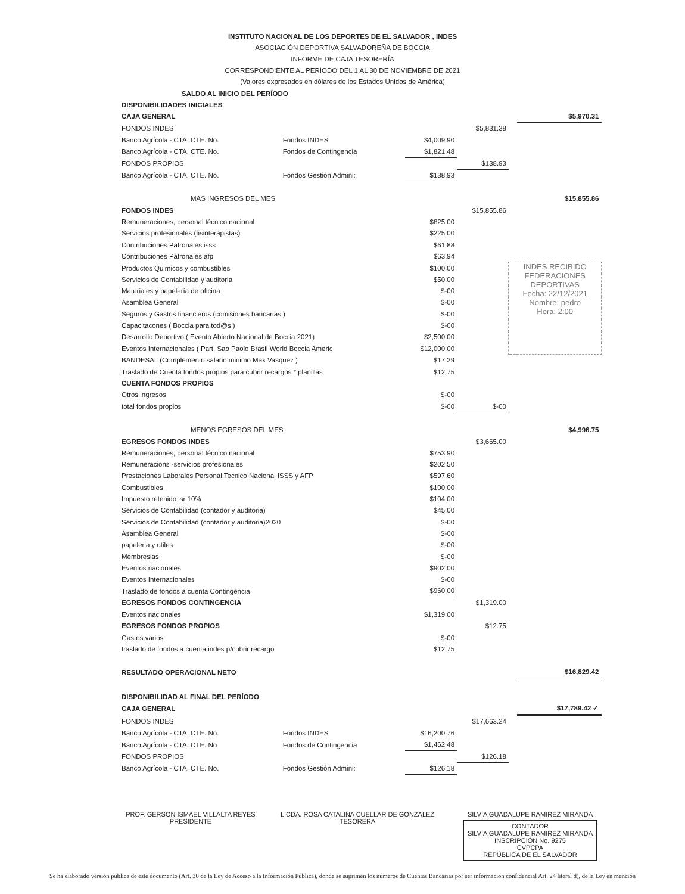INSTITUTO NACIONAL DE LOS DEPORTES DE EL SALVADOR , INDES
ASOCIACIÓN DEPORTIVA SALVADOREÑA DE BOCCIA
INFORME DE CAJA TESORERÍA
CORRESPONDIENTE AL PERÍODO DEL 1 AL 30 DE NOVIEMBRE DE 2021
(Valores expresados en dólares de los Estados Unidos de América)
| SALDO AL INICIO DEL PERÍODO | | | | | |
| DISPONIBILIDADES INICIALES | | | | | |
| CAJA GENERAL | | | | | $5,970.31 |
| FONDOS INDES | | | $5,831.38 | | |
| Banco Agrícola - CTA. CTE. No. | Fondos INDES | $4,009.90 | | | |
| Banco Agrícola - CTA. CTE. No. | Fondos de Contingencia | $1,821.48 | | | |
| FONDOS PROPIOS | | | $138.93 | | |
| Banco Agrícola - CTA. CTE. No. | Fondos Gestión Admini: | $138.93 | | | |
| MAS INGRESOS DEL MES | | | | | $15,855.86 |
| FONDOS INDES | | | $15,855.86 | | |
| Remuneraciones, personal técnico nacional | | $825.00 | | | |
| Servicios profesionales (fisioterapistas) | | $225.00 | | | |
| Contribuciones Patronales isss | | $61.88 | | | |
| Contribuciones Patronales afp | | $63.94 | | | |
| Productos Quimicos y combustibles | | $100.00 | | INDES RECIBIDO FEDERACIONES DEPORTIVAS Fecha: 22/12/2021 Nombre: pedro Hora: 2:00 | |
| Servicios de Contabilidad y auditoria | | $50.00 | | | |
| Materiales y papelería de oficina | | $-00 | | | |
| Asamblea General | | $-00 | | | |
| Seguros y Gastos financieros (comisiones bancarias ) | | $-00 | | | |
| Capacitacones ( Boccia para tod@s ) | | $-00 | | | |
| Desarrollo Deportivo ( Evento Abierto Nacional de Boccia 2021) | | $2,500.00 | | | |
| Eventos Internacionales ( Part. Sao Paolo Brasil World Boccia Americ | | $12,000.00 | | | |
| BANDESAL (Complemento salario minimo Max Vasquez ) | | $17.29 | | | |
| Traslado de Cuenta fondos propios para cubrir recargos * planillas | | $12.75 | | | |
| CUENTA FONDOS PROPIOS | | | | | |
| Otros ingresos | | $-00 | | | |
| total fondos propios | | $-00 | $-00 | | |
| MENOS EGRESOS DEL MES | | | | | $4,996.75 |
| EGRESOS FONDOS INDES | | | $3,665.00 | | |
| Remuneraciones, personal técnico nacional | | $753.90 | | | |
| Remuneracions -servicios profesionales | | $202.50 | | | |
| Prestaciones Laborales Personal Tecnico Nacional ISSS y AFP | | $597.60 | | | |
| Combustibles | | $100.00 | | | |
| Impuesto retenido isr 10% | | $104.00 | | | |
| Servicios de Contabilidad (contador y auditoria) | | $45.00 | | | |
| Servicios de Contabilidad (contador y auditoria)2020 | | $-00 | | | |
| Asamblea General | | $-00 | | | |
| papeleria y utiles | | $-00 | | | |
| Membresias | | $-00 | | | |
| Eventos nacionales | | $902.00 | | | |
| Eventos Internacionales | | $-00 | | | |
| Traslado de fondos a cuenta Contingencia | | $960.00 | | | |
| EGRESOS FONDOS CONTINGENCIA | | | $1,319.00 | | |
| Eventos nacionales | | $1,319.00 | | | |
| EGRESOS FONDOS PROPIOS | | | $12.75 | | |
| Gastos varios | | $-00 | | | |
| traslado de fondos a cuenta indes p/cubrir recargo | | $12.75 | | | |
| RESULTADO OPERACIONAL NETO | | | | | $16,829.42 |
| DISPONIBILIDAD AL FINAL DEL PERÍODO | | | | | |
| CAJA GENERAL | | | | | $17,789.42 ✓ |
| FONDOS INDES | | | $17,663.24 | | |
| Banco Agrícola - CTA. CTE. No. | Fondos INDES | $16,200.76 | | | |
| Banco Agrícola - CTA. CTE. No | Fondos de Contingencia | $1,462.48 | | | |
| FONDOS PROPIOS | | | $126.18 | | |
| Banco Agrícola - CTA. CTE. No. | Fondos Gestión Admini: | $126.18 | | | |
PROF. GERSON ISMAEL VILLALTA REYES
PRESIDENTE
LICDA. ROSA CATALINA CUELLAR DE GONZALEZ
TESORERA
SILVIA GUADALUPE RAMIREZ MIRANDA
CONTADOR
SILVIA GUADALUPE RAMIREZ MIRANDA
INSCRIPCIÓN No. 9275
CVPCPA
REPÚBLICA DE EL SALVADOR
Se ha elaborado versión pública de este documento (Art. 30 de la Ley de Acceso a la Información Pública), donde se suprimen los números de Cuentas Bancarias por ser información confidencial Art. 24 literal d), de la Ley en mención